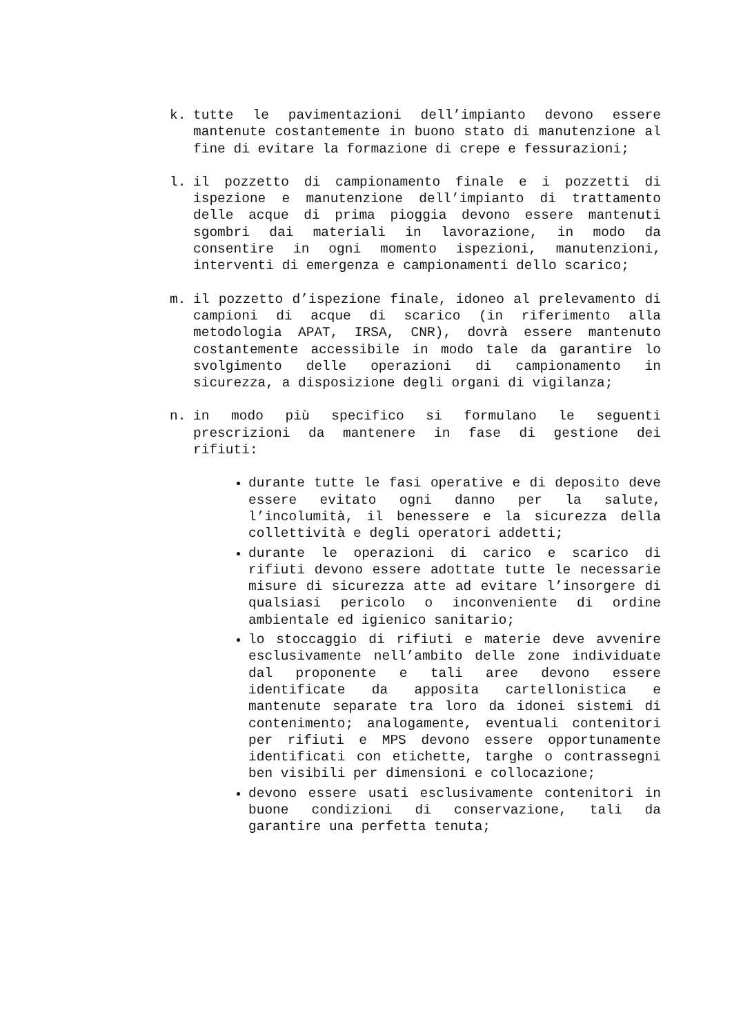k. tutte le pavimentazioni dell’impianto devono essere mantenute costantemente in buono stato di manutenzione al fine di evitare la formazione di crepe e fessurazioni;
l. il pozzetto di campionamento finale e i pozzetti di ispezione e manutenzione dell’impianto di trattamento delle acque di prima pioggia devono essere mantenuti sgombri dai materiali in lavorazione, in modo da consentire in ogni momento ispezioni, manutenzioni, interventi di emergenza e campionamenti dello scarico;
m. il pozzetto d’ispezione finale, idoneo al prelevamento di campioni di acque di scarico (in riferimento alla metodologia APAT, IRSA, CNR), dovrà essere mantenuto costantemente accessibile in modo tale da garantire lo svolgimento delle operazioni di campionamento in sicurezza, a disposizione degli organi di vigilanza;
n. in modo più specifico si formulano le seguenti prescrizioni da mantenere in fase di gestione dei rifiuti:
durante tutte le fasi operative e di deposito deve essere evitato ogni danno per la salute, l’incolumità, il benessere e la sicurezza della collettività e degli operatori addetti;
durante le operazioni di carico e scarico di rifiuti devono essere adottate tutte le necessarie misure di sicurezza atte ad evitare l’insorgere di qualsiasi pericolo o inconveniente di ordine ambientale ed igienico sanitario;
lo stoccaggio di rifiuti e materie deve avvenire esclusivamente nell’ambito delle zone individuate dal proponente e tali aree devono essere identificate da apposita cartellonistica e mantenute separate tra loro da idonei sistemi di contenimento; analogamente, eventuali contenitori per rifiuti e MPS devono essere opportunamente identificati con etichette, targhe o contrassegni ben visibili per dimensioni e collocazione;
devono essere usati esclusivamente contenitori in buone condizioni di conservazione, tali da garantire una perfetta tenuta;